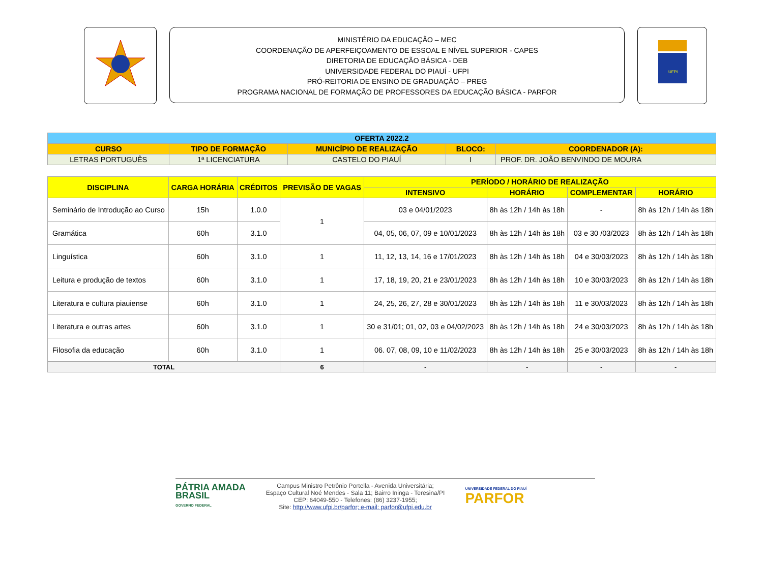MINISTÉRIO DA EDUCAÇÃO – MEC
COORDENAÇÃO DE APERFEIÇOAMENTO DE ESSOAL E NÍVEL SUPERIOR - CAPES
DIRETORIA DE EDUCAÇÃO BÁSICA - DEB
UNIVERSIDADE FEDERAL DO PIAUÍ - UFPI
PRÓ-REITORIA DE ENSINO DE GRADUAÇÃO – PREG
PROGRAMA NACIONAL DE FORMAÇÃO DE PROFESSORES DA EDUCAÇÃO BÁSICA - PARFOR
UFPI
| OFERTA 2022.2 | | | | |
| --- | --- | --- | --- | --- |
| CURSO | TIPO DE FORMAÇÃO | MUNICÍPIO DE REALIZAÇÃO | BLOCO: | COORDENADOR (A): |
| LETRAS PORTUGUÊS | 1ª LICENCIATURA | CASTELO DO PIAUÍ | I | PROF. DR. JOÃO BENVINDO DE MOURA |
| DISCIPLINA | CARGA HORÁRIA | CRÉDITOS | PREVISÃO DE VAGAS | PERÍODO / HORÁRIO DE REALIZAÇÃO | | | |
| --- | --- | --- | --- | --- | --- | --- | --- |
| | | | | INTENSIVO | HORÁRIO | COMPLEMENTAR | HORÁRIO |
| Seminário de Introdução ao Curso | 15h | 1.0.0 | 1 | 03 e 04/01/2023 | 8h às 12h / 14h às 18h | - | 8h às 12h / 14h às 18h |
| Gramática | 60h | 3.1.0 | | 04, 05, 06, 07, 09 e 10/01/2023 | 8h às 12h / 14h às 18h | 03 e 30 /03/2023 | 8h às 12h / 14h às 18h |
| Linguística | 60h | 3.1.0 | 1 | 11, 12, 13, 14, 16 e 17/01/2023 | 8h às 12h / 14h às 18h | 04 e 30/03/2023 | 8h às 12h / 14h às 18h |
| Leitura e produção de textos | 60h | 3.1.0 | 1 | 17, 18, 19, 20, 21 e 23/01/2023 | 8h às 12h / 14h às 18h | 10 e 30/03/2023 | 8h às 12h / 14h às 18h |
| Literatura e cultura piauiense | 60h | 3.1.0 | 1 | 24, 25, 26, 27, 28 e 30/01/2023 | 8h às 12h / 14h às 18h | 11 e 30/03/2023 | 8h às 12h / 14h às 18h |
| Literatura e outras artes | 60h | 3.1.0 | 1 | 30 e 31/01; 01, 02, 03 e 04/02/2023 | 8h às 12h / 14h às 18h | 24 e 30/03/2023 | 8h às 12h / 14h às 18h |
| Filosofia da educação | 60h | 3.1.0 | 1 | 06. 07, 08, 09, 10 e 11/02/2023 | 8h às 12h / 14h às 18h | 25 e 30/03/2023 | 8h às 12h / 14h às 18h |
| TOTAL | | | 6 | - | - | - | - |
PÁTRIA AMADA
BRASIL
GOVERNO FEDERAL
Campus Ministro Petrônio Portella - Avenida Universitária;
Espaço Cultural Noé Mendes - Sala 11; Bairro Ininga - Teresina/PI
CEP: 64049-550 - Telefones: (86) 3237-1955;
Site: http://www.ufpi.br/parfor; e-mail: parfor@ufpi.edu.br
UNIVERSIDADE FEDERAL DO PIAUÍ
PARFOR